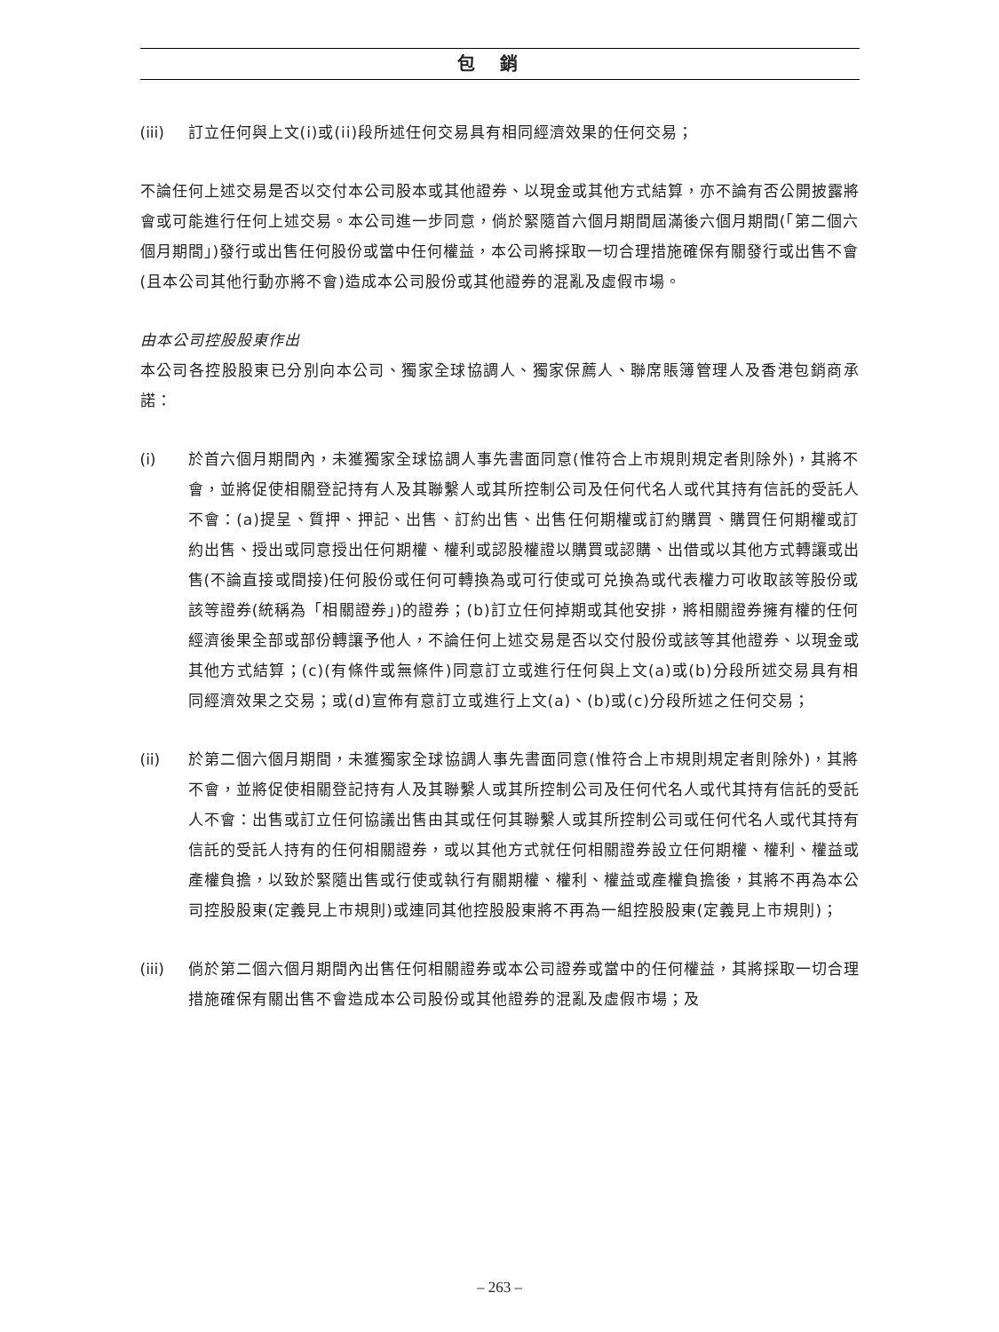包銷
(iii) 訂立任何與上文(i)或(ii)段所述任何交易具有相同經濟效果的任何交易；
不論任何上述交易是否以交付本公司股本或其他證券、以現金或其他方式結算，亦不論有否公開披露將會或可能進行任何上述交易。本公司進一步同意，倘於緊隨首六個月期間屆滿後六個月期間(「第二個六個月期間」)發行或出售任何股份或當中任何權益，本公司將採取一切合理措施確保有關發行或出售不會(且本公司其他行動亦將不會)造成本公司股份或其他證券的混亂及虛假市場。
由本公司控股股東作出
本公司各控股股東已分別向本公司、獨家全球協調人、獨家保薦人、聯席賬簿管理人及香港包銷商承諾：
(i) 於首六個月期間內，未獲獨家全球協調人事先書面同意(惟符合上市規則規定者則除外)，其將不會，並將促使相關登記持有人及其聯繫人或其所控制公司及任何代名人或代其持有信託的受託人不會：(a)提呈、質押、押記、出售、訂約出售、出售任何期權或訂約購買、購買任何期權或訂約出售、授出或同意授出任何期權、權利或認股權證以購買或認購、出借或以其他方式轉讓或出售(不論直接或間接)任何股份或任何可轉換為或可行使或可兑換為或代表權力可收取該等股份或該等證券(統稱為「相關證券」)的證券；(b)訂立任何掉期或其他安排，將相關證券擁有權的任何經濟後果全部或部份轉讓予他人，不論任何上述交易是否以交付股份或該等其他證券、以現金或其他方式結算；(c)(有條件或無條件)同意訂立或進行任何與上文(a)或(b)分段所述交易具有相同經濟效果之交易；或(d)宣佈有意訂立或進行上文(a)、(b)或(c)分段所述之任何交易；
(ii) 於第二個六個月期間，未獲獨家全球協調人事先書面同意(惟符合上市規則規定者則除外)，其將不會，並將促使相關登記持有人及其聯繫人或其所控制公司及任何代名人或代其持有信託的受託人不會：出售或訂立任何協議出售由其或任何其聯繫人或其所控制公司或任何代名人或代其持有信託的受託人持有的任何相關證券，或以其他方式就任何相關證券設立任何期權、權利、權益或產權負擔，以致於緊隨出售或行使或執行有關期權、權利、權益或產權負擔後，其將不再為本公司控股股東(定義見上市規則)或連同其他控股股東將不再為一組控股股東(定義見上市規則)；
(iii) 倘於第二個六個月期間內出售任何相關證券或本公司證券或當中的任何權益，其將採取一切合理措施確保有關出售不會造成本公司股份或其他證券的混亂及虛假市場；及
– 263 –